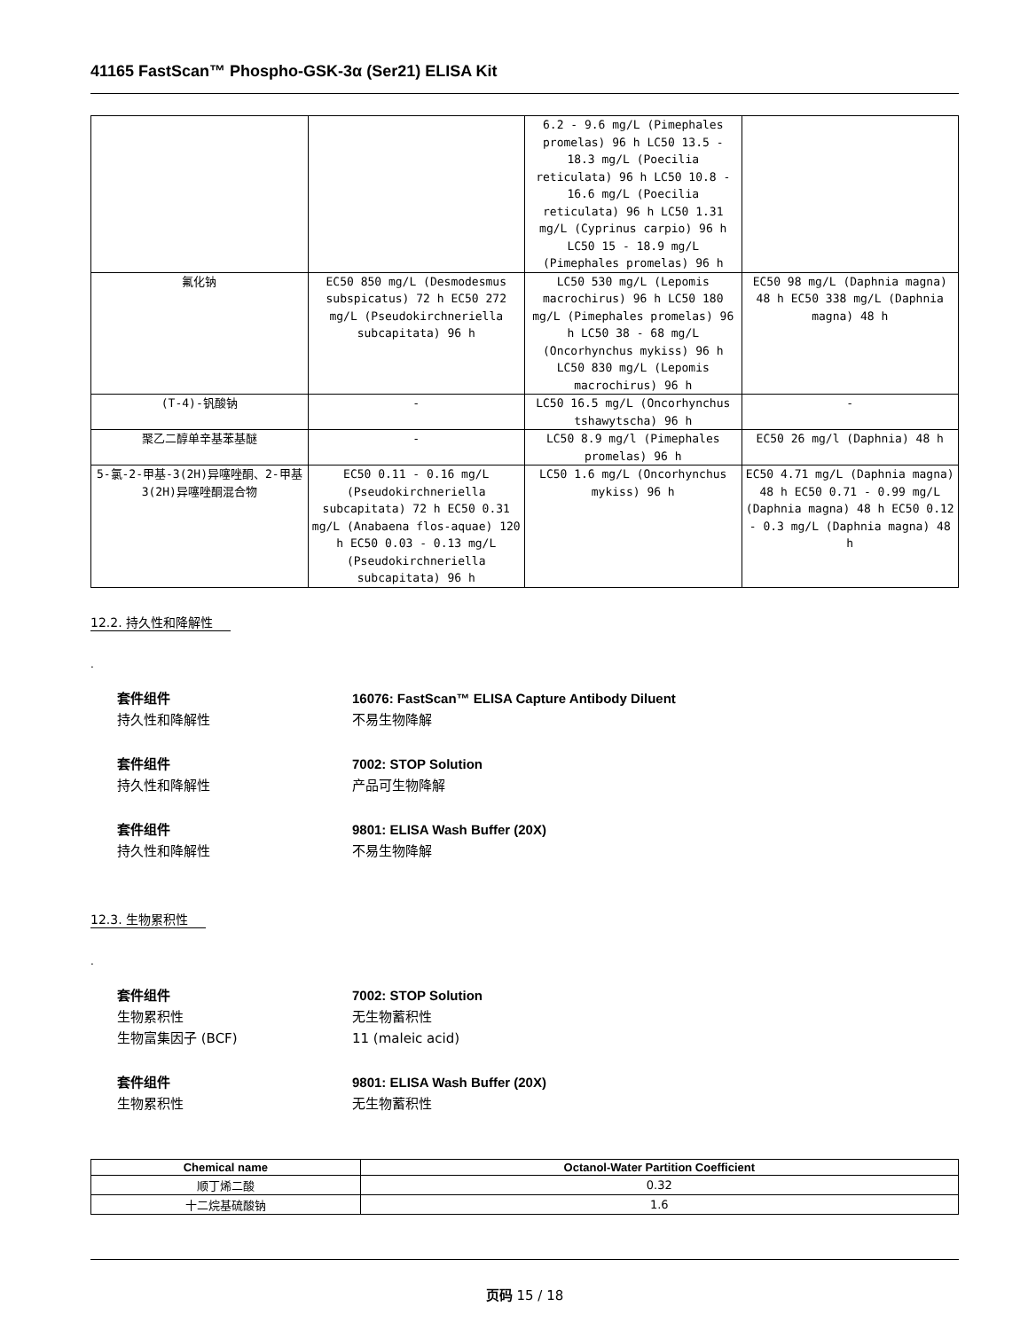41165 FastScan™ Phospho-GSK-3α (Ser21) ELISA Kit
| | | 6.2 - 9.6 mg/L (Pimephales promelas) 96 h LC50 13.5 - 18.3 mg/L (Poecilia reticulata) 96 h LC50 10.8 - 16.6 mg/L (Poecilia reticulata) 96 h LC50 1.31 mg/L (Cyprinus carpio) 96 h LC50 15 - 18.9 mg/L (Pimephales promelas) 96 h | |
| 氟化钠 | EC50 850 mg/L (Desmodesmus subspicatus) 72 h EC50 272 mg/L (Pseudokirchneriella subcapitata) 96 h | LC50 530 mg/L (Lepomis macrochirus) 96 h LC50 180 mg/L (Pimephales promelas) 96 h LC50 38 - 68 mg/L (Oncorhynchus mykiss) 96 h LC50 830 mg/L (Lepomis macrochirus) 96 h | EC50 98 mg/L (Daphnia magna) 48 h EC50 338 mg/L (Daphnia magna) 48 h |
| (T-4)-钒酸钠 | - | LC50 16.5 mg/L (Oncorhynchus tshawytscha) 96 h | - |
| 聚乙二醇单辛基苯基醚 | - | LC50 8.9 mg/l (Pimephales promelas) 96 h | EC50 26 mg/l (Daphnia) 48 h |
| 5-氯-2-甲基-3(2H)异噻唑酮、2-甲基3(2H)异噻唑酮混合物 | EC50 0.11 - 0.16 mg/L (Pseudokirchneriella subcapitata) 72 h EC50 0.31 mg/L (Anabaena flos-aquae) 120 h EC50 0.03 - 0.13 mg/L (Pseudokirchneriella subcapitata) 96 h | LC50 1.6 mg/L (Oncorhynchus mykiss) 96 h | EC50 4.71 mg/L (Daphnia magna) 48 h EC50 0.71 - 0.99 mg/L (Daphnia magna) 48 h EC50 0.12 - 0.3 mg/L (Daphnia magna) 48 h |
12.2. 持久性和降解性
.
套件组件 16076: FastScan™ ELISA Capture Antibody Diluent
持久性和降解性 不易生物降解
套件组件 7002: STOP Solution
持久性和降解性 产品可生物降解
套件组件 9801: ELISA Wash Buffer (20X)
持久性和降解性 不易生物降解
12.3. 生物累积性
.
套件组件 7002: STOP Solution
生物累积性 无生物蓄积性
生物富集因子 (BCF) 11 (maleic acid)
套件组件 9801: ELISA Wash Buffer (20X)
生物累积性 无生物蓄积性
| Chemical name | Octanol-Water Partition Coefficient |
| --- | --- |
| 顺丁烯二酸 | 0.32 |
| 十二烷基硫酸钠 | 1.6 |
页码 15 / 18